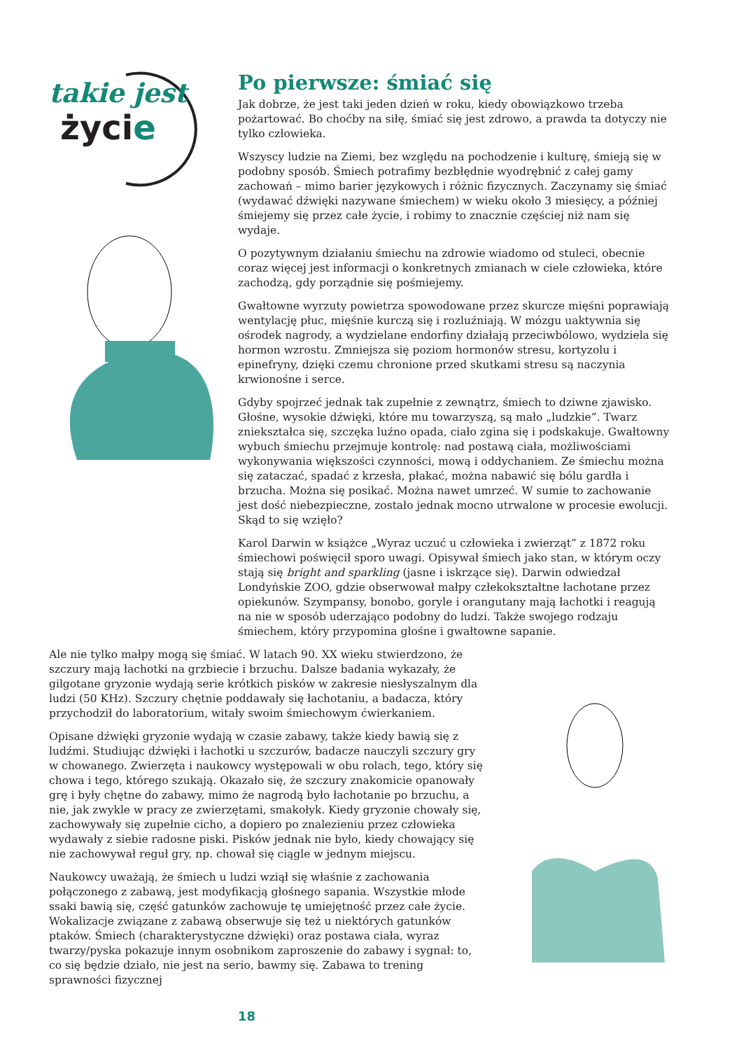takie jest
życie
Po pierwsze: śmiać się
Jak dobrze, że jest taki jeden dzień w roku, kiedy obowiązkowo trzeba pożartować. Bo choćby na siłę, śmiać się jest zdrowo, a prawda ta dotyczy nie tylko człowieka.
Wszyscy ludzie na Ziemi, bez względu na pochodzenie i kulturę, śmieją się w podobny sposób. Śmiech potrafimy bezbłędnie wyodrębnić z całej gamy zachowań – mimo barier językowych i różnic fizycznych. Zaczynamy się śmiać (wydawać dźwięki nazywane śmiechem) w wieku około 3 miesięcy, a później śmiejemy się przez całe życie, i robimy to znacznie częściej niż nam się wydaje.
O pozytywnym działaniu śmiechu na zdrowie wiadomo od stuleci, obecnie coraz więcej jest informacji o konkretnych zmianach w ciele człowieka, które zachodzą, gdy porządnie się pośmiejemy.
Gwałtowne wyrzuty powietrza spowodowane przez skurcze mięśni poprawiają wentylację płuc, mięśnie kurczą się i rozluźniają. W mózgu uaktywnia się ośrodek nagrody, a wydzielane endorfiny działają przeciwbólowo, wydziela się hormon wzrostu. Zmniejsza się poziom hormonów stresu, kortyzolu i epinefryny, dzięki czemu chronione przed skutkami stresu są naczynia krwionośne i serce.
Gdyby spojrzeć jednak tak zupełnie z zewnątrz, śmiech to dziwne zjawisko. Głośne, wysokie dźwięki, które mu towarzyszą, są mało „ludzkie”. Twarz zniekształca się, szczęka luźno opada, ciało zgina się i podskakuje. Gwałtowny wybuch śmiechu przejmuje kontrolę: nad postawą ciała, możliwościami wykonywania większości czynności, mową i oddychaniem. Ze śmiechu można się zataczać, spadać z krzesła, płakać, można nabawić się bólu gardła i brzucha. Można się posikać. Można nawet umrzeć. W sumie to zachowanie jest dość niebezpieczne, zostało jednak mocno utrwalone w procesie ewolucji. Skąd to się wzięło?
Karol Darwin w książce „Wyraz uczuć u człowieka i zwierząt” z 1872 roku śmiechowi poświęcił sporo uwagi. Opisywał śmiech jako stan, w którym oczy stają się bright and sparkling (jasne i iskrzące się). Darwin odwiedzał Londyńskie ZOO, gdzie obserwował małpy człekokształtne łachotane przez opiekunów. Szympansy, bonobo, goryle i orangutany mają łachotki i reagują na nie w sposób uderzająco podobny do ludzi. Także swojego rodzaju śmiechem, który przypomina głośne i gwałtowne sapanie.
Ale nie tylko małpy mogą się śmiać. W latach 90. XX wieku stwierdzono, że szczury mają łachotki na grzbiecie i brzuchu. Dalsze badania wykazały, że gilgotane gryzonie wydają serie krótkich pisków w zakresie niesłyszalnym dla ludzi (50 KHz). Szczury chętnie poddawały się łachotaniu, a badacza, który przychodził do laboratorium, witały swoim śmiechowym ćwierkaniem.
Opisane dźwięki gryzonie wydają w czasie zabawy, także kiedy bawią się z ludźmi. Studiując dźwięki i łachotki u szczurów, badacze nauczyli szczury gry w chowanego. Zwierzęta i naukowcy występowali w obu rolach, tego, który się chowa i tego, którego szukają. Okazało się, że szczury znakomicie opanowały grę i były chętne do zabawy, mimo że nagrodą było łachotanie po brzuchu, a nie, jak zwykle w pracy ze zwierzętami, smakołyk. Kiedy gryzonie chowały się, zachowywały się zupełnie cicho, a dopiero po znalezieniu przez człowieka wydawały z siebie radosne piski. Pisków jednak nie było, kiedy chowający się nie zachowywał reguł gry, np. chował się ciągle w jednym miejscu.
Naukowcy uważają, że śmiech u ludzi wziął się właśnie z zachowania połączonego z zabawą, jest modyfikacją głośnego sapania. Wszystkie młode ssaki bawią się, część gatunków zachowuje tę umiejętność przez całe życie. Wokalizacje związane z zabawą obserwuje się też u niektórych gatunków ptaków. Śmiech (charakterystyczne dźwięki) oraz postawa ciała, wyraz twarzy/pyska pokazuje innym osobnikom zaproszenie do zabawy i sygnał: to, co się będzie działo, nie jest na serio, bawmy się. Zabawa to trening sprawności fizycznej
18